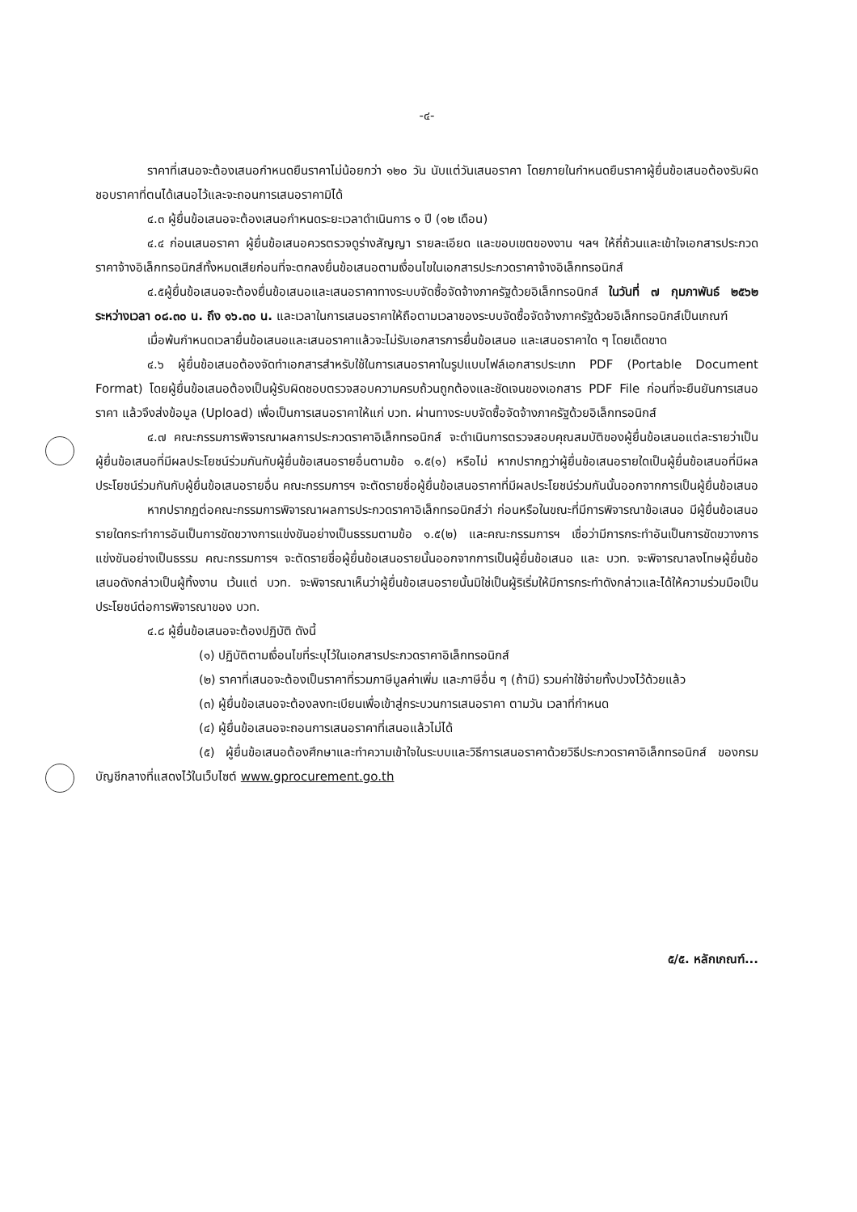-๔-
ราคาที่เสนอจะต้องเสนอกำหนดยืนราคาไม่น้อยกว่า ๑๒๐ วัน นับแต่วันเสนอราคา โดยภายในกำหนดยืนราคาผู้ยื่นข้อเสนอต้องรับผิดชอบราคาที่ตนได้เสนอไว้และจะถอนการเสนอราคามิได้
๔.๓ ผู้ยื่นข้อเสนอจะต้องเสนอกำหนดระยะเวลาดำเนินการ ๑ ปี (๑๒ เดือน)
๔.๔ ก่อนเสนอราคา ผู้ยื่นข้อเสนอควรตรวจดูร่างสัญญา รายละเอียด และขอบเขตของงาน ฯลฯ ให้ถี่ถ้วนและเข้าใจเอกสารประกวดราคาจ้างอิเล็กทรอนิกส์ทั้งหมดเสียก่อนที่จะตกลงยื่นข้อเสนอตามเงื่อนไขในเอกสารประกวดราคาจ้างอิเล็กทรอนิกส์
๔.๕ผู้ยื่นข้อเสนอจะต้องยื่นข้อเสนอและเสนอราคาทางระบบจัดซื้อจัดจ้างภาครัฐด้วยอิเล็กทรอนิกส์ ในวันที่ ๗ กุมภาพันธ์ ๒๕๖๒ ระหว่างเวลา ๐๘.๓๐ น. ถึง ๑๖.๓๐ น. และเวลาในการเสนอราคาให้ถือตามเวลาของระบบจัดซื้อจัดจ้างภาครัฐด้วยอิเล็กทรอนิกส์เป็นเกณฑ์
เมื่อพ้นกำหนดเวลายื่นข้อเสนอและเสนอราคาแล้วจะไม่รับเอกสารการยื่นข้อเสนอ และเสนอราคาใด ๆ โดยเด็ดขาด
๔.๖ ผู้ยื่นข้อเสนอต้องจัดทำเอกสารสำหรับใช้ในการเสนอราคาในรูปแบบไฟล์เอกสารประเภท PDF (Portable Document Format) โดยผู้ยื่นข้อเสนอต้องเป็นผู้รับผิดชอบตรวจสอบความครบถ้วนถูกต้องและชัดเจนของเอกสาร PDF File ก่อนที่จะยืนยันการเสนอราคา แล้วจึงส่งข้อมูล (Upload) เพื่อเป็นการเสนอราคาให้แก่ บวท. ผ่านทางระบบจัดซื้อจัดจ้างภาครัฐด้วยอิเล็กทรอนิกส์
๔.๗ คณะกรรมการพิจารณาผลการประกวดราคาอิเล็กทรอนิกส์ จะดำเนินการตรวจสอบคุณสมบัติของผู้ยื่นข้อเสนอแต่ละรายว่าเป็นผู้ยื่นข้อเสนอที่มีผลประโยชน์ร่วมกันกับผู้ยื่นข้อเสนอรายอื่นตามข้อ ๑.๕(๑) หรือไม่ หากปรากฏว่าผู้ยื่นข้อเสนอรายใดเป็นผู้ยื่นข้อเสนอที่มีผลประโยชน์ร่วมกันกับผู้ยื่นข้อเสนอรายอื่น คณะกรรมการฯ จะตัดรายชื่อผู้ยื่นข้อเสนอราคาที่มีผลประโยชน์ร่วมกันนั้นออกจากการเป็นผู้ยื่นข้อเสนอ
หากปรากฏต่อคณะกรรมการพิจารณาผลการประกวดราคาอิเล็กทรอนิกส์ว่า ก่อนหรือในขณะที่มีการพิจารณาข้อเสนอ มีผู้ยื่นข้อเสนอรายใดกระทำการอันเป็นการขัดขวางการแข่งขันอย่างเป็นธรรมตามข้อ ๑.๕(๒) และคณะกรรมการฯ เชื่อว่ามีการกระทำอันเป็นการขัดขวางการแข่งขันอย่างเป็นธรรม คณะกรรมการฯ จะตัดรายชื่อผู้ยื่นข้อเสนอรายนั้นออกจากการเป็นผู้ยื่นข้อเสนอ และ บวท. จะพิจารณาลงโทษผู้ยื่นข้อเสนอดังกล่าวเป็นผู้ทิ้งงาน เว้นแต่ บวท. จะพิจารณาเห็นว่าผู้ยื่นข้อเสนอรายนั้นมิใช่เป็นผู้ริเริ่มให้มีการกระทำดังกล่าวและได้ให้ความร่วมมือเป็นประโยชน์ต่อการพิจารณาของ บวท.
๔.๘ ผู้ยื่นข้อเสนอจะต้องปฏิบัติ ดังนี้
(๑) ปฏิบัติตามเงื่อนไขที่ระบุไว้ในเอกสารประกวดราคาอิเล็กทรอนิกส์
(๒) ราคาที่เสนอจะต้องเป็นราคาที่รวมภาษีมูลค่าเพิ่ม และภาษีอื่น ๆ (ถ้ามี) รวมค่าใช้จ่ายทั้งปวงไว้ด้วยแล้ว
(๓) ผู้ยื่นข้อเสนอจะต้องลงทะเบียนเพื่อเข้าสู่กระบวนการเสนอราคา ตามวัน เวลาที่กำหนด
(๔) ผู้ยื่นข้อเสนอจะถอนการเสนอราคาที่เสนอแล้วไม่ได้
(๕) ผู้ยื่นข้อเสนอต้องศึกษาและทำความเข้าใจในระบบและวิธีการเสนอราคาด้วยวิธีประกวดราคาอิเล็กทรอนิกส์ ของกรมบัญชีกลางที่แสดงไว้ในเว็บไซต์ www.gprocurement.go.th
๕/๕. หลักเกณฑ์...